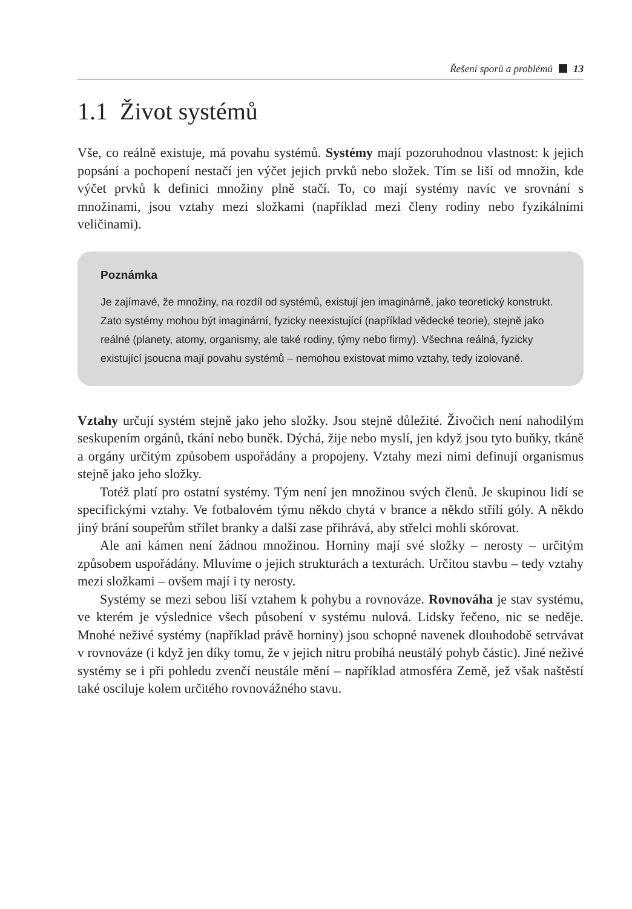Řešení sporů a problémů 13
1.1 Život systémů
Vše, co reálně existuje, má povahu systémů. Systémy mají pozoruhodnou vlastnost: k jejich popsání a pochopení nestačí jen výčet jejich prvků nebo složek. Tím se liší od množin, kde výčet prvků k definici množiny plně stačí. To, co mají systémy navíc ve srovnání s množinami, jsou vztahy mezi složkami (například mezi členy rodiny nebo fyzikálními veličinami).
Poznámka
Je zajímavé, že množiny, na rozdíl od systémů, existují jen imaginárně, jako teoretický konstrukt. Zato systémy mohou být imaginární, fyzicky neexistující (například vědecké teorie), stejně jako reálné (planety, atomy, organismy, ale také rodiny, týmy nebo firmy). Všechna reálná, fyzicky existující jsoucna mají povahu systémů – nemohou existovat mimo vztahy, tedy izolovaně.
Vztahy určují systém stejně jako jeho složky. Jsou stejně důležité. Živočich není nahodilým seskupením orgánů, tkání nebo buněk. Dýchá, žije nebo myslí, jen když jsou tyto buňky, tkáně a orgány určitým způsobem uspořádány a propojeny. Vztahy mezi nimi definují organismus stejně jako jeho složky.
Totéž platí pro ostatní systémy. Tým není jen množinou svých členů. Je skupinou lidí se specifickými vztahy. Ve fotbalovém týmu někdo chytá v brance a někdo střílí góly. A někdo jiný brání soupeřům střílet branky a další zase přihrává, aby střelci mohli skórovat.
Ale ani kámen není žádnou množinou. Horniny mají své složky – nerosty – určitým způsobem uspořádány. Mluvíme o jejich strukturách a texturách. Určitou stavbu – tedy vztahy mezi složkami – ovšem mají i ty nerosty.
Systémy se mezi sebou liší vztahem k pohybu a rovnováze. Rovnováha je stav systému, ve kterém je výslednice všech působení v systému nulová. Lidsky řečeno, nic se neděje. Mnohé neživé systémy (například právě horniny) jsou schopné navenek dlouhodobě setrvávat v rovnováze (i když jen díky tomu, že v jejich nitru probíhá neustálý pohyb částic). Jiné neživé systémy se i při pohledu zvenčí neustále mění – například atmosféra Země, jež však naštěstí také osciluje kolem určitého rovnovážného stavu.